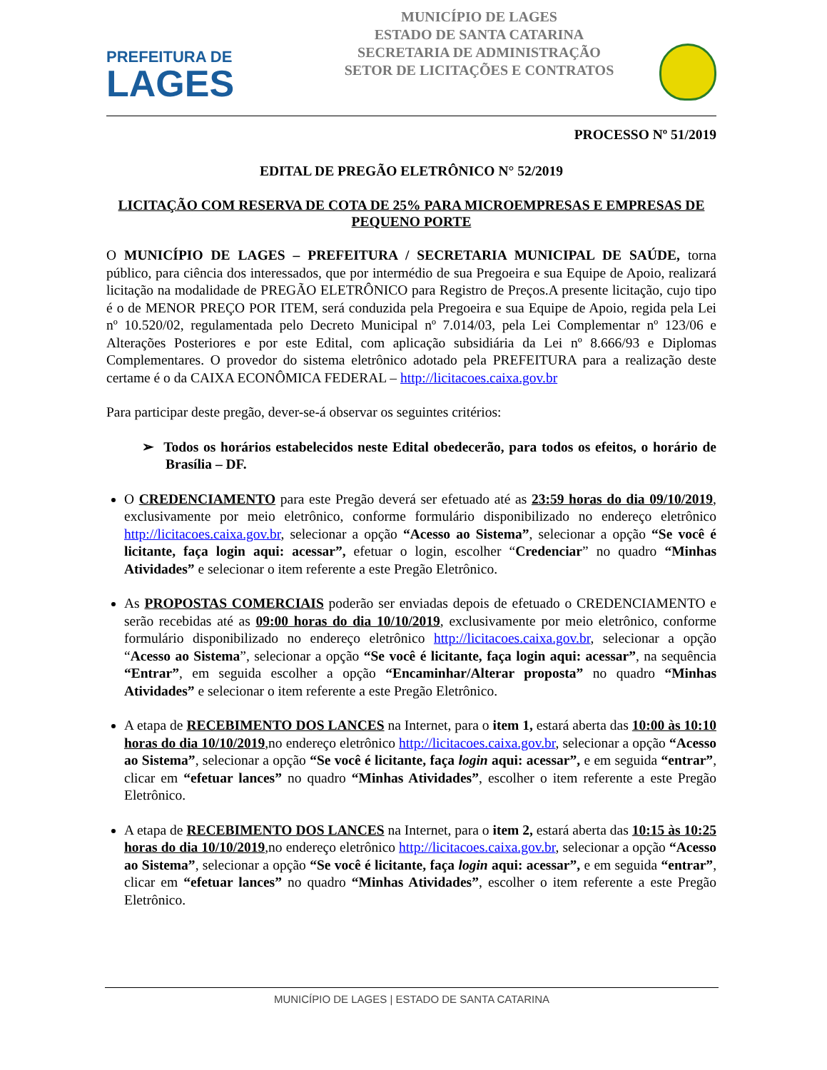PREFEITURA DE
LAGES
MUNICÍPIO DE LAGES
ESTADO DE SANTA CATARINA
SECRETARIA DE ADMINISTRAÇÃO
SETOR DE LICITAÇÕES E CONTRATOS
PROCESSO Nº 51/2019
EDITAL DE PREGÃO ELETRÔNICO N° 52/2019
LICITAÇÃO COM RESERVA DE COTA DE 25% PARA MICROEMPRESAS E EMPRESAS DE PEQUENO PORTE
O MUNICÍPIO DE LAGES – PREFEITURA / SECRETARIA MUNICIPAL DE SAÚDE, torna público, para ciência dos interessados, que por intermédio de sua Pregoeira e sua Equipe de Apoio, realizará licitação na modalidade de PREGÃO ELETRÔNICO para Registro de Preços.A presente licitação, cujo tipo é o de MENOR PREÇO POR ITEM, será conduzida pela Pregoeira e sua Equipe de Apoio, regida pela Lei nº 10.520/02, regulamentada pelo Decreto Municipal nº 7.014/03, pela Lei Complementar nº 123/06 e Alterações Posteriores e por este Edital, com aplicação subsidiária da Lei nº 8.666/93 e Diplomas Complementares. O provedor do sistema eletrônico adotado pela PREFEITURA para a realização deste certame é o da CAIXA ECONÔMICA FEDERAL – http://licitacoes.caixa.gov.br
Para participar deste pregão, dever-se-á observar os seguintes critérios:
➢ Todos os horários estabelecidos neste Edital obedecerão, para todos os efeitos, o horário de Brasília – DF.
O CREDENCIAMENTO para este Pregão deverá ser efetuado até as 23:59 horas do dia 09/10/2019, exclusivamente por meio eletrônico, conforme formulário disponibilizado no endereço eletrônico http://licitacoes.caixa.gov.br, selecionar a opção “Acesso ao Sistema”, selecionar a opção “Se você é licitante, faça login aqui: acessar”, efetuar o login, escolher “Credenciar” no quadro “Minhas Atividades” e selecionar o item referente a este Pregão Eletrônico.
As PROPOSTAS COMERCIAIS poderão ser enviadas depois de efetuado o CREDENCIAMENTO e serão recebidas até as 09:00 horas do dia 10/10/2019, exclusivamente por meio eletrônico, conforme formulário disponibilizado no endereço eletrônico http://licitacoes.caixa.gov.br, selecionar a opção “Acesso ao Sistema”, selecionar a opção “Se você é licitante, faça login aqui: acessar”, na sequência “Entrar”, em seguida escolher a opção “Encaminhar/Alterar proposta” no quadro “Minhas Atividades” e selecionar o item referente a este Pregão Eletrônico.
A etapa de RECEBIMENTO DOS LANCES na Internet, para o item 1, estará aberta das 10:00 às 10:10 horas do dia 10/10/2019,no endereço eletrônico http://licitacoes.caixa.gov.br, selecionar a opção “Acesso ao Sistema”, selecionar a opção “Se você é licitante, faça login aqui: acessar”, e em seguida “entrar”, clicar em “efetuar lances” no quadro “Minhas Atividades”, escolher o item referente a este Pregão Eletrônico.
A etapa de RECEBIMENTO DOS LANCES na Internet, para o item 2, estará aberta das 10:15 às 10:25 horas do dia 10/10/2019,no endereço eletrônico http://licitacoes.caixa.gov.br, selecionar a opção “Acesso ao Sistema”, selecionar a opção “Se você é licitante, faça login aqui: acessar”, e em seguida “entrar”, clicar em “efetuar lances” no quadro “Minhas Atividades”, escolher o item referente a este Pregão Eletrônico.
MUNICÍPIO DE LAGES | ESTADO DE SANTA CATARINA